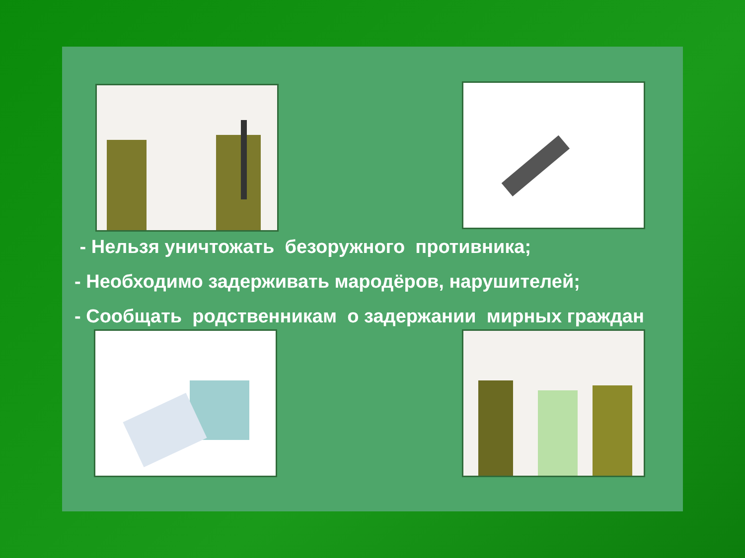- Нельзя уничтожать безоружного противника;
- Необходимо задерживать мародёров, нарушителей;
- Сообщать родственникам о задержании мирных граждан